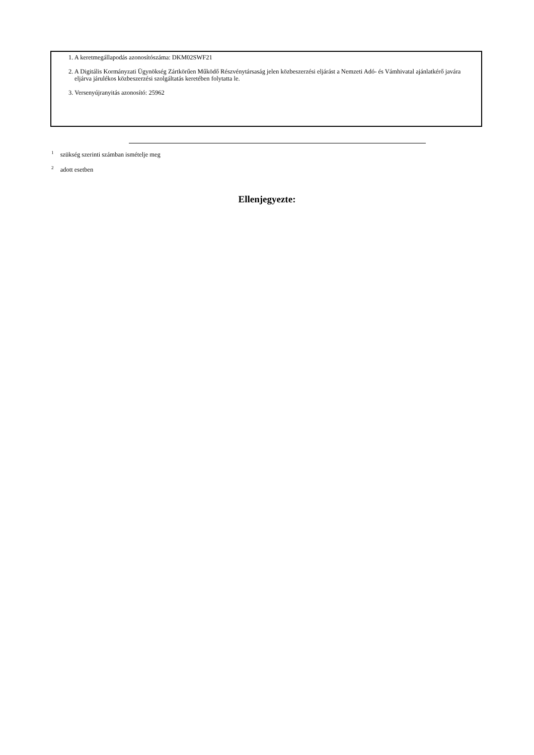1. A keretmegállapodás azonosítószáma: DKM02SWF21
2. A Digitális Kormányzati Ügynökség Zártkörűen Működő Részvénytársaság jelen közbeszerzési eljárást a Nemzeti Adó- és Vámhivatal ajánlatkérő javára eljárva járulékos közbeszerzési szolgáltatás keretében folytatta le.
3. Versenyújranyitás azonosító: 25962
<sup>1</sup> szükség szerinti számban ismételje meg
<sup>2</sup> adott esetben
Ellenjegyezte: